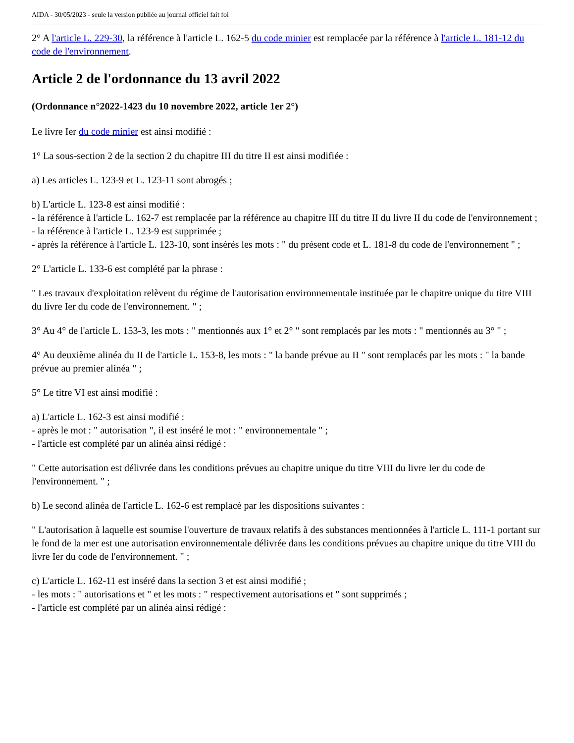AIDA - 30/05/2023 - seule la version publiée au journal officiel fait foi
2° A l'article L. 229-30, la référence à l'article L. 162-5 du code minier est remplacée par la référence à l'article L. 181-12 du code de l'environnement.
Article 2 de l'ordonnance du 13 avril 2022
(Ordonnance n°2022-1423 du 10 novembre 2022, article 1er 2°)
Le livre Ier du code minier est ainsi modifié :
1° La sous-section 2 de la section 2 du chapitre III du titre II est ainsi modifiée :
a) Les articles L. 123-9 et L. 123-11 sont abrogés ;
b) L'article L. 123-8 est ainsi modifié :
- la référence à l'article L. 162-7 est remplacée par la référence au chapitre III du titre II du livre II du code de l'environnement ;
- la référence à l'article L. 123-9 est supprimée ;
- après la référence à l'article L. 123-10, sont insérés les mots : " du présent code et L. 181-8 du code de l'environnement " ;
2° L'article L. 133-6 est complété par la phrase :
" Les travaux d'exploitation relèvent du régime de l'autorisation environnementale instituée par le chapitre unique du titre VIII du livre Ier du code de l'environnement. " ;
3° Au 4° de l'article L. 153-3, les mots : " mentionnés aux 1° et 2° " sont remplacés par les mots : " mentionnés au 3° " ;
4° Au deuxième alinéa du II de l'article L. 153-8, les mots : " la bande prévue au II " sont remplacés par les mots : " la bande prévue au premier alinéa " ;
5° Le titre VI est ainsi modifié :
a) L'article L. 162-3 est ainsi modifié :
- après le mot : " autorisation ", il est inséré le mot : " environnementale " ;
- l'article est complété par un alinéa ainsi rédigé :
" Cette autorisation est délivrée dans les conditions prévues au chapitre unique du titre VIII du livre Ier du code de l'environnement. " ;
b) Le second alinéa de l'article L. 162-6 est remplacé par les dispositions suivantes :
" L'autorisation à laquelle est soumise l'ouverture de travaux relatifs à des substances mentionnées à l'article L. 111-1 portant sur le fond de la mer est une autorisation environnementale délivrée dans les conditions prévues au chapitre unique du titre VIII du livre Ier du code de l'environnement. " ;
c) L'article L. 162-11 est inséré dans la section 3 et est ainsi modifié ;
- les mots : " autorisations et " et les mots : " respectivement autorisations et " sont supprimés ;
- l'article est complété par un alinéa ainsi rédigé :